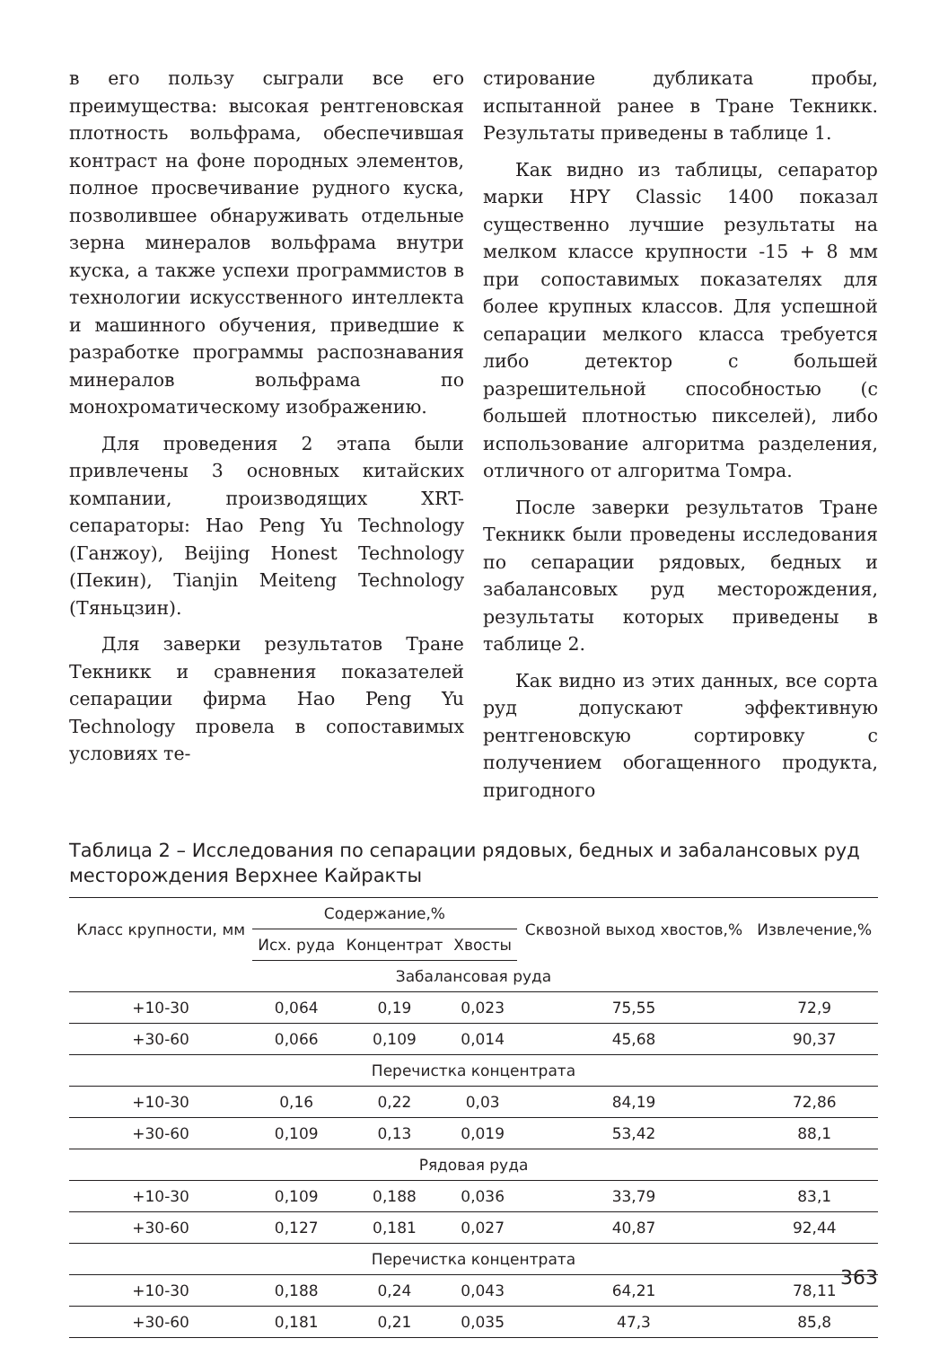в его пользу сыграли все его преимущества: высокая рентгеновская плотность вольфрама, обеспечившая контраст на фоне породных элементов, полное просвечивание рудного куска, позволившее обнаруживать отдельные зерна минералов вольфрама внутри куска, а также успехи программистов в технологии искусственного интеллекта и машинного обучения, приведшие к разработке программы распознавания минералов вольфрама по монохроматическому изображению.
Для проведения 2 этапа были привлечены 3 основных китайских компании, производящих XRT- сепараторы: Hao Peng Yu Technology (Ганжоу), Beijing Honest Technology (Пекин), Tianjin Meiteng Technology (Тяньцзин).
Для заверки результатов Tране Текникк и сравнения показателей сепарации фирма Hao Peng Yu Technology провела в сопоставимых условиях те-
стирование дубликата пробы, испытанной ранее в Tране Текникк. Результаты приведены в таблице 1.
Как видно из таблицы, сепаратор марки HPY Classic 1400 показал существенно лучшие результаты на мелком классе крупности -15 + 8 мм при сопоставимых показателях для более крупных классов. Для успешной сепарации мелкого класса требуется либо детектор с большей разрешительной способностью (с большей плотностью пикселей), либо использование алгоритма разделения, отличного от алгоритма Томра.
После заверки результатов Tране Текникк были проведены исследования по сепарации рядовых, бедных и забалансовых руд месторождения, результаты которых приведены в таблице 2.
Как видно из этих данных, все сорта руд допускают эффективную рентгеновскую сортировку с получением обогащенного продукта, пригодного
Таблица 2 – Исследования по сепарации рядовых, бедных и забалансовых руд месторождения Верхнее Кайракты
| Класс крупности, мм | Содержание,% | | | Сквозной выход хвостов,% | Извлечение,% |
| --- | --- | --- | --- | --- | --- |
| | Исх. руда | Концентрат | Хвосты | | |
| Забалансовая руда | | | | | |
| +10-30 | 0,064 | 0,19 | 0,023 | 75,55 | 72,9 |
| +30-60 | 0,066 | 0,109 | 0,014 | 45,68 | 90,37 |
| Перечистка концентрата | | | | | |
| +10-30 | 0,16 | 0,22 | 0,03 | 84,19 | 72,86 |
| +30-60 | 0,109 | 0,13 | 0,019 | 53,42 | 88,1 |
| Рядовая руда | | | | | |
| +10-30 | 0,109 | 0,188 | 0,036 | 33,79 | 83,1 |
| +30-60 | 0,127 | 0,181 | 0,027 | 40,87 | 92,44 |
| Перечистка концентрата | | | | | |
| +10-30 | 0,188 | 0,24 | 0,043 | 64,21 | 78,11 |
| +30-60 | 0,181 | 0,21 | 0,035 | 47,3 | 85,8 |
363